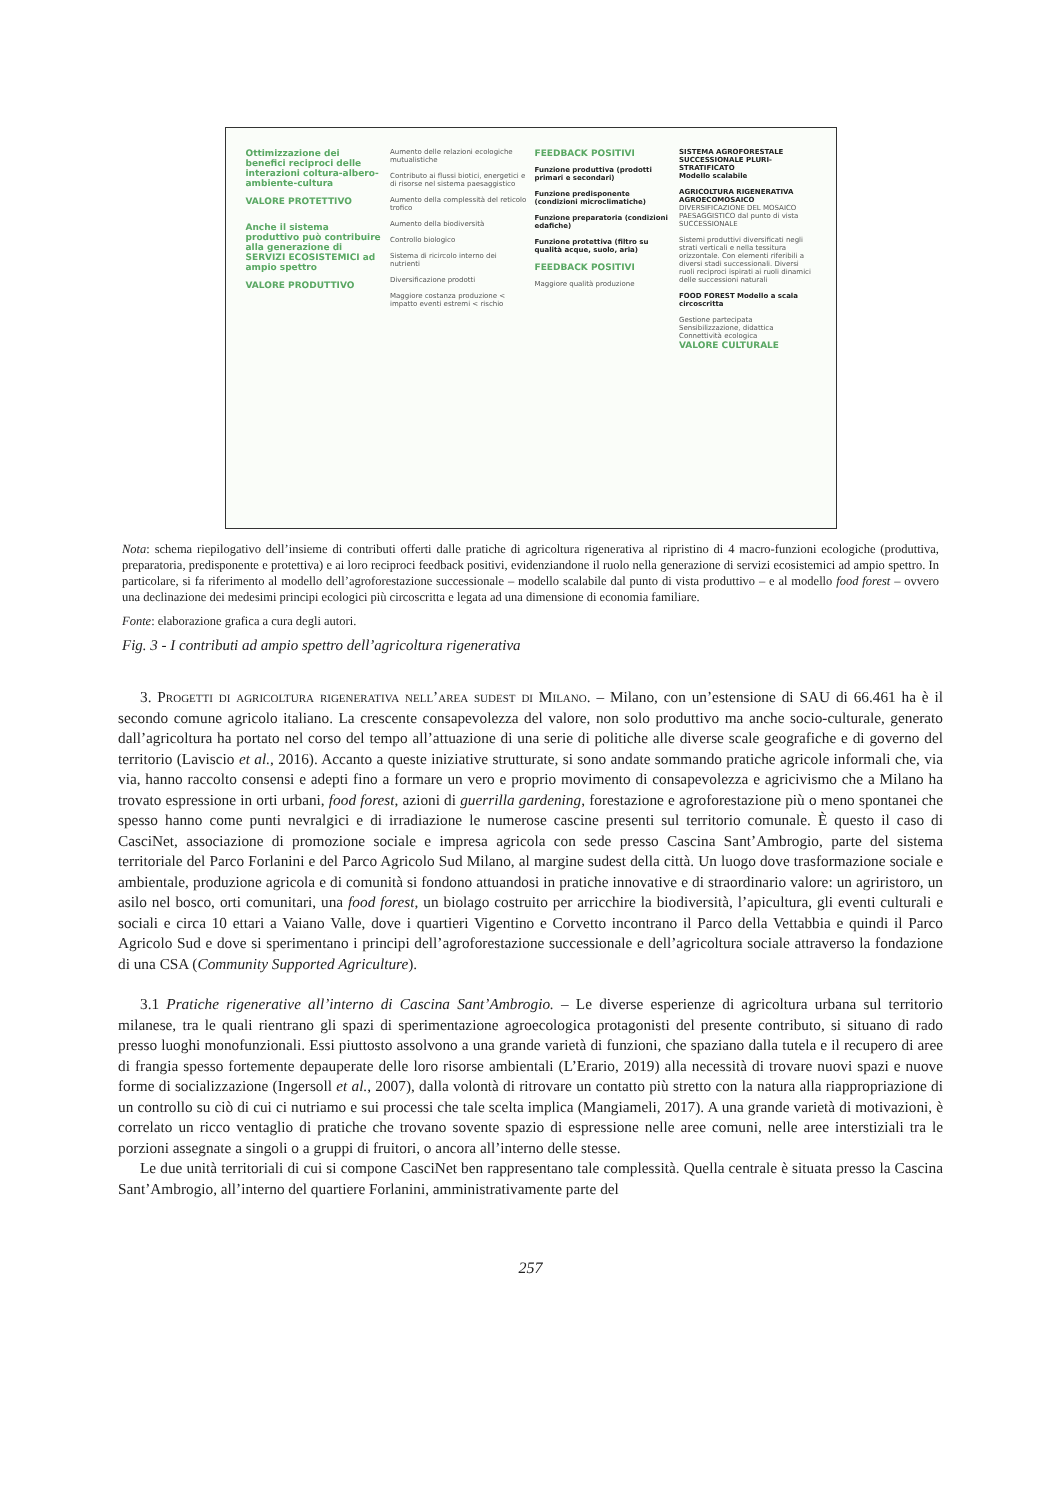Ottimizzazione dei benefici reciproci delle interazioni coltura-albero-ambiente-cultura
VALORE PROTETTIVO
Anche il sistema produttivo può contribuire alla generazione di SERVIZI ECOSISTEMICI ad ampio spettro
VALORE PRODUTTIVO
Aumento delle relazioni ecologiche mutualistiche
Contributo ai flussi biotici, energetici e di risorse nel sistema paesaggistico
Aumento della complessità del reticolo trofico
Aumento della biodiversità
Controllo biologico
Sistema di ricircolo interno dei nutrienti
Diversificazione prodotti
Maggiore costanza produzione < impatto eventi estremi < rischio
FEEDBACK POSITIVI
Funzione produttiva (prodotti primari e secondari)
Funzione predisponente (condizioni microclimatiche)
Funzione preparatoria (condizioni edafiche)
Funzione protettiva (filtro su qualità acque, suolo, aria)
FEEDBACK POSITIVI
Maggiore qualità produzione
SISTEMA AGROFORESTALE SUCCESSIONALE PLURI-STRATIFICATO
Modello scalabile
AGRICOLTURA RIGENERATIVA
AGROECOMOSAICO DIVERSIFICAZIONE DEL MOSAICO PAESAGGISTICO dal punto di vista SUCCESSIONALE
Sistemi produttivi diversificati negli strati verticali e nella tessitura orizzontale. Con elementi riferibili a diversi stadi successionali. Diversi ruoli reciproci ispirati ai ruoli dinamici delle successioni naturali
FOOD FOREST Modello a scala circoscritta
Gestione partecipata
Sensibilizzazione, didattica
Connettività ecologica
VALORE CULTURALE
Nota: schema riepilogativo dell’insieme di contributi offerti dalle pratiche di agricoltura rigenerativa al ripristino di 4 macro-funzioni ecologiche (produttiva, preparatoria, predisponente e protettiva) e ai loro reciproci feedback positivi, evidenziandone il ruolo nella generazione di servizi ecosistemici ad ampio spettro. In particolare, si fa riferimento al modello dell’agroforestazione successionale – modello scalabile dal punto di vista produttivo – e al modello food forest – ovvero una declinazione dei medesimi principi ecologici più circoscritta e legata ad una dimensione di economia familiare.
Fonte: elaborazione grafica a cura degli autori.
Fig. 3 - I contributi ad ampio spettro dell’agricoltura rigenerativa
3. Progetti di agricoltura rigenerativa nell’area sudest di Milano. – Milano, con un’estensione di SAU di 66.461 ha è il secondo comune agricolo italiano. La crescente consapevolezza del valore, non solo produttivo ma anche socio-culturale, generato dall’agricoltura ha portato nel corso del tempo all’attuazione di una serie di politiche alle diverse scale geografiche e di governo del territorio (Laviscio et al., 2016). Accanto a queste iniziative strutturate, si sono andate sommando pratiche agricole informali che, via via, hanno raccolto consensi e adepti fino a formare un vero e proprio movimento di consapevolezza e agricivismo che a Milano ha trovato espressione in orti urbani, food forest, azioni di guerrilla gardening, forestazione e agroforestazione più o meno spontanei che spesso hanno come punti nevralgici e di irradiazione le numerose cascine presenti sul territorio comunale. È questo il caso di CasciNet, associazione di promozione sociale e impresa agricola con sede presso Cascina Sant’Ambrogio, parte del sistema territoriale del Parco Forlanini e del Parco Agricolo Sud Milano, al margine sudest della città. Un luogo dove trasformazione sociale e ambientale, produzione agricola e di comunità si fondono attuandosi in pratiche innovative e di straordinario valore: un agriristoro, un asilo nel bosco, orti comunitari, una food forest, un biolago costruito per arricchire la biodiversità, l’apicultura, gli eventi culturali e sociali e circa 10 ettari a Vaiano Valle, dove i quartieri Vigentino e Corvetto incontrano il Parco della Vettabbia e quindi il Parco Agricolo Sud e dove si sperimentano i principi dell’agroforestazione successionale e dell’agricoltura sociale attraverso la fondazione di una CSA (Community Supported Agriculture).
3.1 Pratiche rigenerative all’interno di Cascina Sant’Ambrogio. – Le diverse esperienze di agricoltura urbana sul territorio milanese, tra le quali rientrano gli spazi di sperimentazione agroecologica protagonisti del presente contributo, si situano di rado presso luoghi monofunzionali. Essi piuttosto assolvono a una grande varietà di funzioni, che spaziano dalla tutela e il recupero di aree di frangia spesso fortemente depauperate delle loro risorse ambientali (L’Erario, 2019) alla necessità di trovare nuovi spazi e nuove forme di socializzazione (Ingersoll et al., 2007), dalla volontà di ritrovare un contatto più stretto con la natura alla riappropriazione di un controllo su ciò di cui ci nutriamo e sui processi che tale scelta implica (Mangiameli, 2017). A una grande varietà di motivazioni, è correlato un ricco ventaglio di pratiche che trovano sovente spazio di espressione nelle aree comuni, nelle aree interstiziali tra le porzioni assegnate a singoli o a gruppi di fruitori, o ancora all’interno delle stesse.
Le due unità territoriali di cui si compone CasciNet ben rappresentano tale complessità. Quella centrale è situata presso la Cascina Sant’Ambrogio, all’interno del quartiere Forlanini, amministrativamente parte del
257